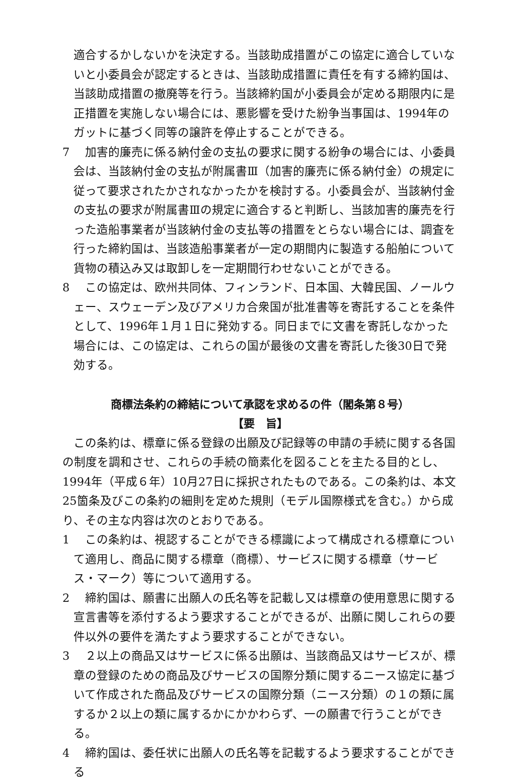適合するかしないかを決定する。当該助成措置がこの協定に適合していないと小委員会が認定するときは、当該助成措置に責任を有する締約国は、当該助成措置の撤廃等を行う。当該締約国が小委員会が定める期限内に是正措置を実施しない場合には、悪影響を受けた紛争当事国は、1994年のガットに基づく同等の譲許を停止することができる。
7　加害的廉売に係る納付金の支払の要求に関する紛争の場合には、小委員会は、当該納付金の支払が附属書Ⅲ（加害的廉売に係る納付金）の規定に従って要求されたかされなかったかを検討する。小委員会が、当該納付金の支払の要求が附属書Ⅲの規定に適合すると判断し、当該加害的廉売を行った造船事業者が当該納付金の支払等の措置をとらない場合には、調査を行った締約国は、当該造船事業者が一定の期間内に製造する船舶について貨物の積込み又は取卸しを一定期間行わせないことができる。
8　この協定は、欧州共同体、フィンランド、日本国、大韓民国、ノールウェー、スウェーデン及びアメリカ合衆国が批准書等を寄託することを条件として、1996年１月１日に発効する。同日までに文書を寄託しなかった場合には、この協定は、これらの国が最後の文書を寄託した後30日で発効する。
商標法条約の締結について承認を求めるの件（閣条第８号）
【要　旨】
この条約は、標章に係る登録の出願及び記録等の申請の手続に関する各国の制度を調和させ、これらの手続の簡素化を図ることを主たる目的とし、1994年（平成６年）10月27日に採択されたものである。この条約は、本文25箇条及びこの条約の細則を定めた規則（モデル国際様式を含む。）から成り、その主な内容は次のとおりである。
1　この条約は、視認することができる標識によって構成される標章について適用し、商品に関する標章（商標）、サービスに関する標章（サービス・マーク）等について適用する。
2　締約国は、願書に出願人の氏名等を記載し又は標章の使用意思に関する宣言書等を添付するよう要求することができるが、出願に関しこれらの要件以外の要件を満たすよう要求することができない。
3　２以上の商品又はサービスに係る出願は、当該商品又はサービスが、標章の登録のための商品及びサービスの国際分類に関するニース協定に基づいて作成された商品及びサービスの国際分類（ニース分類）の１の類に属するか２以上の類に属するかにかかわらず、一の願書で行うことができる。
4　締約国は、委任状に出願人の氏名等を記載するよう要求することができる